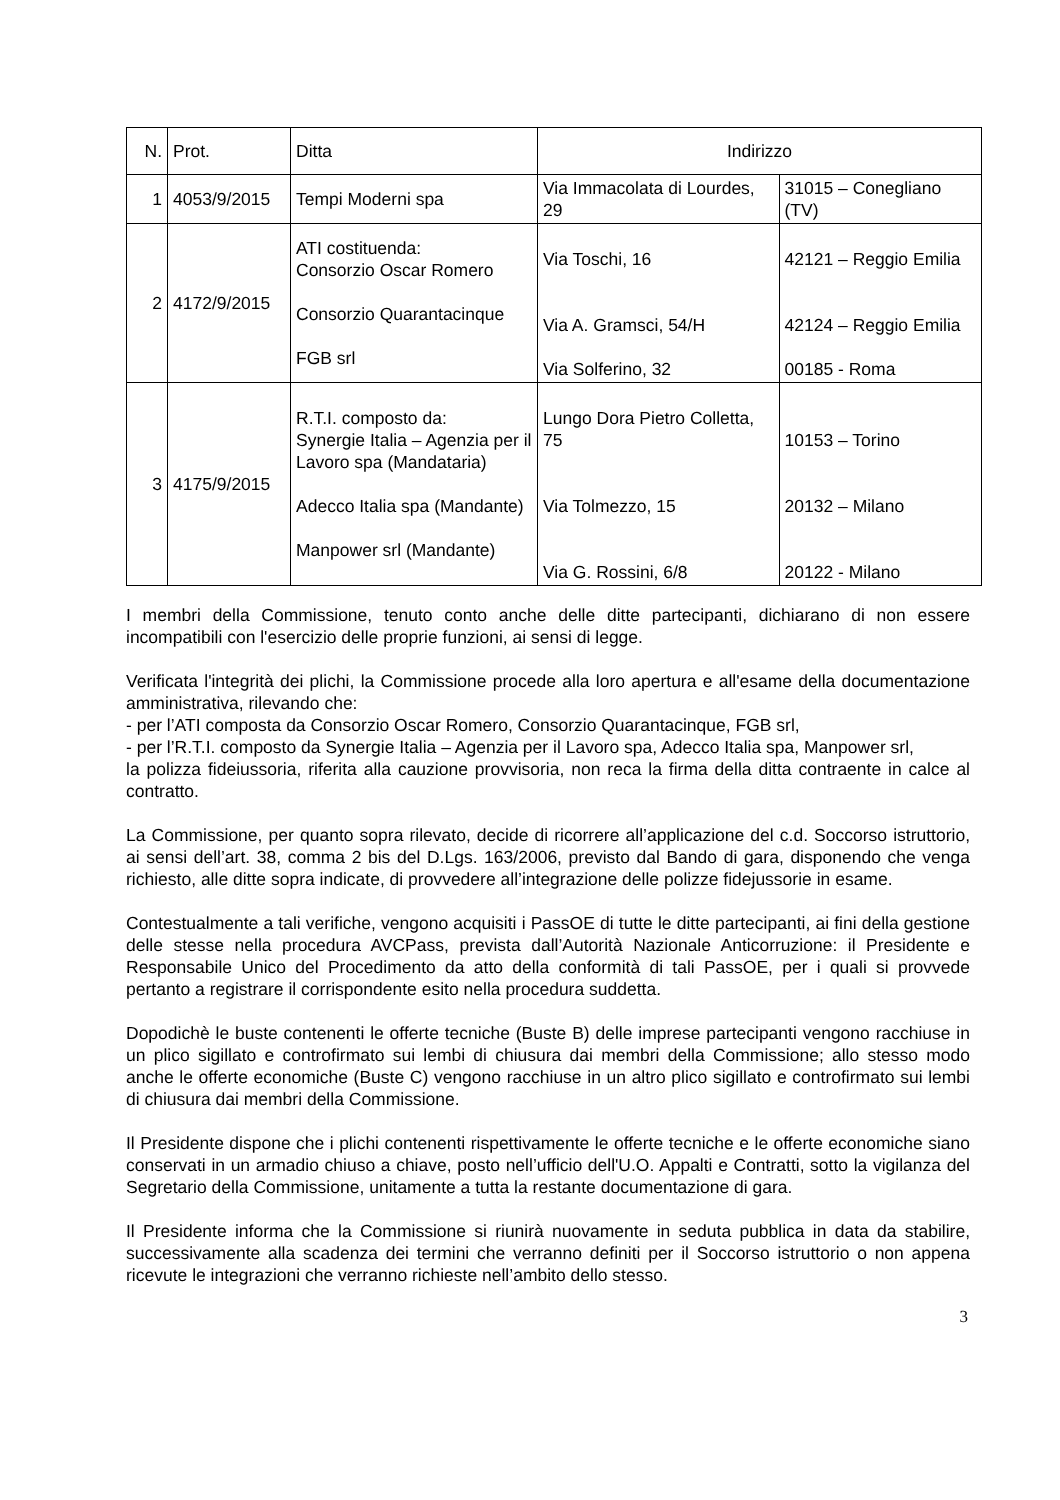| N. | Prot. | Ditta | Indirizzo | |
| --- | --- | --- | --- | --- |
| 1 | 4053/9/2015 | Tempi Moderni spa | Via Immacolata di Lourdes, 29 | 31015 – Conegliano (TV) |
| 2 | 4172/9/2015 | ATI costituenda: Consorzio Oscar Romero Consorzio Quarantacinque FGB srl | Via Toschi, 16 Via A. Gramsci, 54/H Via Solferino, 32 | 42121 – Reggio Emilia 42124 – Reggio Emilia 00185 - Roma |
| 3 | 4175/9/2015 | R.T.I. composto da: Synergie Italia – Agenzia per il Lavoro spa (Mandataria) Adecco Italia spa (Mandante) Manpower srl (Mandante) | Lungo Dora Pietro Colletta, 75 Via Tolmezzo, 15 Via G. Rossini, 6/8 | 10153 – Torino 20132 – Milano 20122 - Milano |
I membri della Commissione, tenuto conto anche delle ditte partecipanti, dichiarano di non essere incompatibili con l'esercizio delle proprie funzioni, ai sensi di legge.
Verificata l'integrità dei plichi, la Commissione procede alla loro apertura e all'esame della documentazione amministrativa, rilevando che:
- per l’ATI composta da Consorzio Oscar Romero, Consorzio Quarantacinque, FGB srl,
- per l’R.T.I. composto da Synergie Italia – Agenzia per il Lavoro spa, Adecco Italia spa, Manpower srl,
la polizza fideiussoria, riferita alla cauzione provvisoria, non reca la firma della ditta contraente in calce al contratto.
La Commissione, per quanto sopra rilevato, decide di ricorrere all’applicazione del c.d. Soccorso istruttorio, ai sensi dell’art. 38, comma 2 bis del D.Lgs. 163/2006, previsto dal Bando di gara, disponendo che venga richiesto, alle ditte sopra indicate, di provvedere all’integrazione delle polizze fidejussorie in esame.
Contestualmente a tali verifiche, vengono acquisiti i PassOE di tutte le ditte partecipanti, ai fini della gestione delle stesse nella procedura AVCPass, prevista dall’Autorità Nazionale Anticorruzione: il Presidente e Responsabile Unico del Procedimento da atto della conformità di tali PassOE, per i quali si provvede pertanto a registrare il corrispondente esito nella procedura suddetta.
Dopodichè le buste contenenti le offerte tecniche (Buste B) delle imprese partecipanti vengono racchiuse in un plico sigillato e controfirmato sui lembi di chiusura dai membri della Commissione; allo stesso modo anche le offerte economiche (Buste C) vengono racchiuse in un altro plico sigillato e controfirmato sui lembi di chiusura dai membri della Commissione.
Il Presidente dispone che i plichi contenenti rispettivamente le offerte tecniche e le offerte economiche siano conservati in un armadio chiuso a chiave, posto nell’ufficio dell'U.O. Appalti e Contratti, sotto la vigilanza del Segretario della Commissione, unitamente a tutta la restante documentazione di gara.
Il Presidente informa che la Commissione si riunirà nuovamente in seduta pubblica in data da stabilire, successivamente alla scadenza dei termini che verranno definiti per il Soccorso istruttorio o non appena ricevute le integrazioni che verranno richieste nell’ambito dello stesso.
3